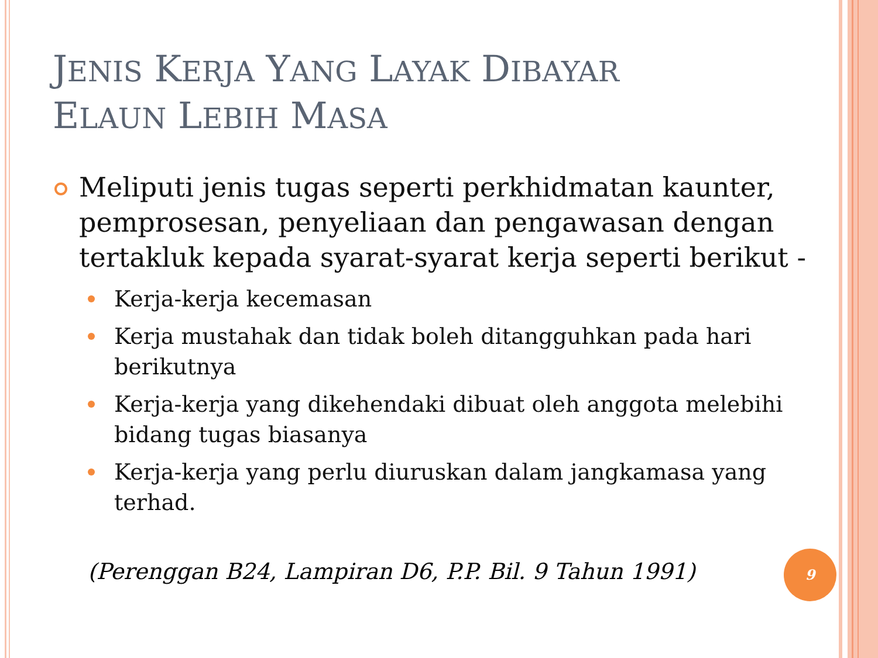JENIS KERJA YANG LAYAK DIBAYAR
ELAUN LEBIH MASA
Meliputi jenis tugas seperti perkhidmatan kaunter, pemprosesan, penyeliaan dan pengawasan dengan tertakluk kepada syarat-syarat kerja seperti berikut -
Kerja-kerja kecemasan
Kerja mustahak dan tidak boleh ditangguhkan pada hari berikutnya
Kerja-kerja yang dikehendaki dibuat oleh anggota melebihi bidang tugas biasanya
Kerja-kerja yang perlu diuruskan dalam jangkamasa yang terhad.
(Perenggan B24, Lampiran D6, P.P. Bil. 9 Tahun 1991)
9